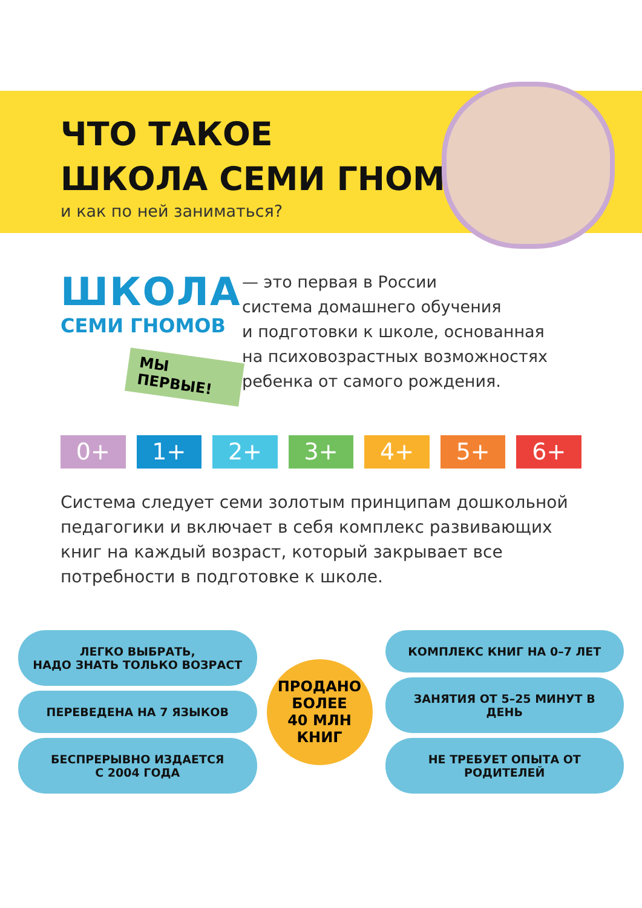ЧТО ТАКОЕ
ШКОЛА СЕМИ ГНОМОВ
и как по ней заниматься?
ШКОЛА
СЕМИ ГНОМОВ
МЫ ПЕРВЫЕ!
— это первая в России
система домашнего обучения
и подготовки к школе, основанная
на психовозрастных возможностях
ребенка от самого рождения.
0+ 1+ 2+ 3+ 4+ 5+ 6+
Система следует семи золотым принципам дошкольной педагогики и включает в себя комплекс развивающих книг на каждый возраст, который закрывает все потребности в подготовке к школе.
ЛЕГКО ВЫБРАТЬ,
НАДО ЗНАТЬ ТОЛЬКО ВОЗРАСТ
ПЕРЕВЕДЕНА НА 7 ЯЗЫКОВ
БЕСПРЕРЫВНО ИЗДАЕТСЯ
С 2004 ГОДА
ПРОДАНО
БОЛЕЕ
40 МЛН
КНИГ
КОМПЛЕКС КНИГ НА 0–7 ЛЕТ
ЗАНЯТИЯ ОТ 5–25 МИНУТ В ДЕНЬ
НЕ ТРЕБУЕТ ОПЫТА ОТ РОДИТЕЛЕЙ